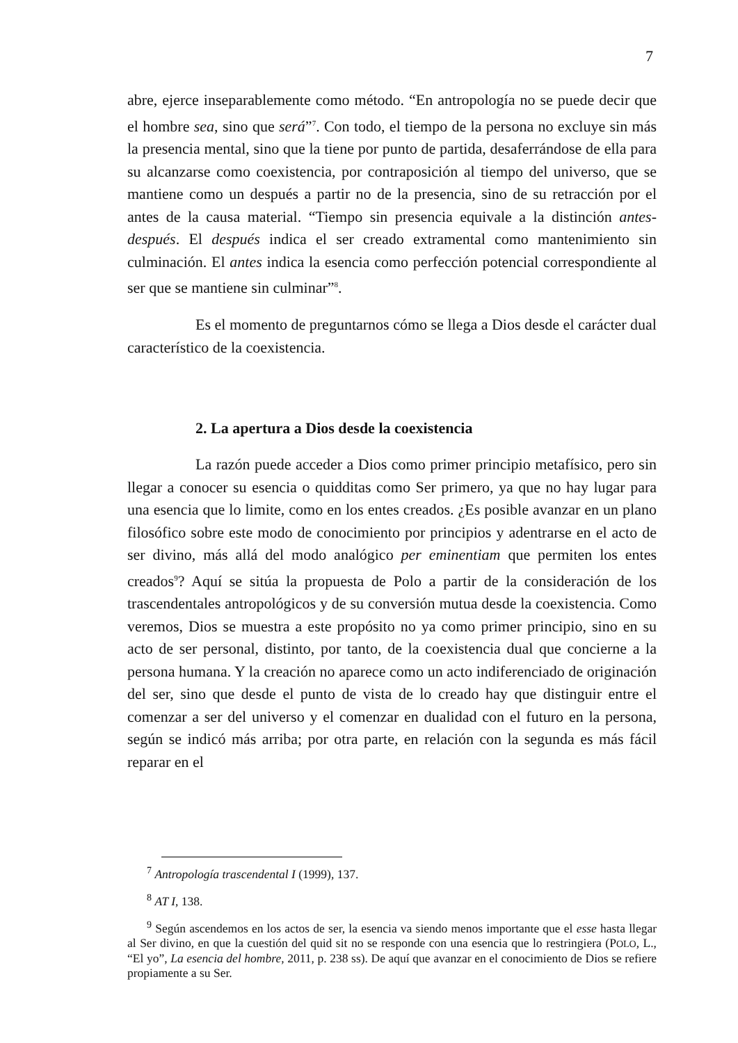7
abre, ejerce inseparablemente como método. “En antropología no se puede decir que el hombre sea, sino que será”<sup>7</sup>. Con todo, el tiempo de la persona no excluye sin más la presencia mental, sino que la tiene por punto de partida, desaferrándose de ella para su alcanzarse como coexistencia, por contraposición al tiempo del universo, que se mantiene como un después a partir no de la presencia, sino de su retracción por el antes de la causa material. “Tiempo sin presencia equivale a la distinción antes-después. El después indica el ser creado extramental como mantenimiento sin culminación. El antes indica la esencia como perfección potencial correspondiente al ser que se mantiene sin culminar”<sup>8</sup>.
Es el momento de preguntarnos cómo se llega a Dios desde el carácter dual característico de la coexistencia.
2. La apertura a Dios desde la coexistencia
La razón puede acceder a Dios como primer principio metafísico, pero sin llegar a conocer su esencia o quidditas como Ser primero, ya que no hay lugar para una esencia que lo limite, como en los entes creados. ¿Es posible avanzar en un plano filosófico sobre este modo de conocimiento por principios y adentrarse en el acto de ser divino, más allá del modo analógico per eminentiam que permiten los entes creados<sup>9</sup>? Aquí se sitúa la propuesta de Polo a partir de la consideración de los trascendentales antropológicos y de su conversión mutua desde la coexistencia. Como veremos, Dios se muestra a este propósito no ya como primer principio, sino en su acto de ser personal, distinto, por tanto, de la coexistencia dual que concierne a la persona humana. Y la creación no aparece como un acto indiferenciado de originación del ser, sino que desde el punto de vista de lo creado hay que distinguir entre el comenzar a ser del universo y el comenzar en dualidad con el futuro en la persona, según se indicó más arriba; por otra parte, en relación con la segunda es más fácil reparar en el
<sup>7</sup> Antropología trascendental I (1999), 137.
<sup>8</sup> AT I, 138.
<sup>9</sup> Según ascendemos en los actos de ser, la esencia va siendo menos importante que el esse hasta llegar al Ser divino, en que la cuestión del quid sit no se responde con una esencia que lo restringiera (POLO, L., “El yo”, La esencia del hombre, 2011, p. 238 ss). De aquí que avanzar en el conocimiento de Dios se refiere propiamente a su Ser.